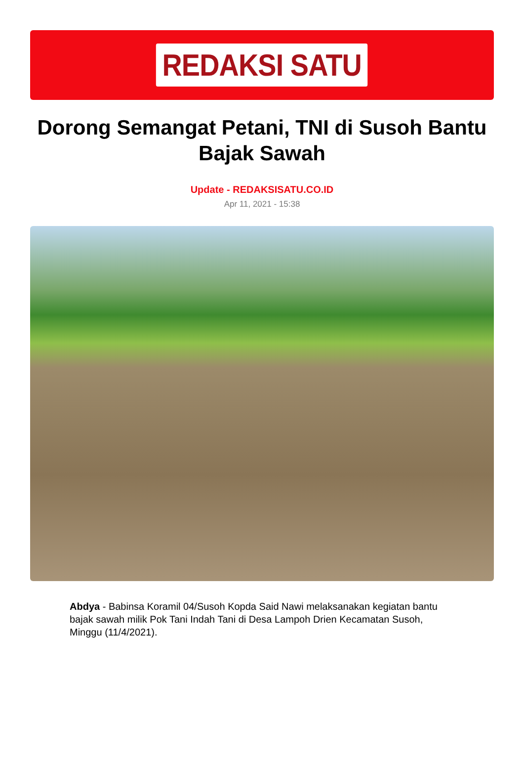REDAKSI SATU
Dorong Semangat Petani, TNI di Susoh Bantu Bajak Sawah
Update - REDAKSISATU.CO.ID
Apr 11, 2021 - 15:38
Abdya - Babinsa Koramil 04/Susoh Kopda Said Nawi melaksanakan kegiatan bantu bajak sawah milik Pok Tani Indah Tani di Desa Lampoh Drien Kecamatan Susoh, Minggu (11/4/2021).